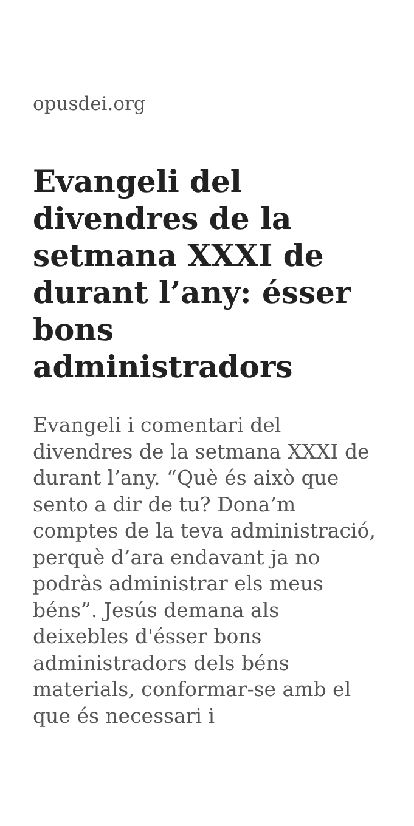opusdei.org
Evangeli del divendres de la setmana XXXI de durant l’any: ésser bons administradors
Evangeli i comentari del divendres de la setmana XXXI de durant l’any. “Què és això que sento a dir de tu? Dona’m comptes de la teva administració, perquè d’ara endavant ja no podràs administrar els meus béns”. Jesús demana als deixebles d'ésser bons administradors dels béns materials, conformar-se amb el que és necessari i